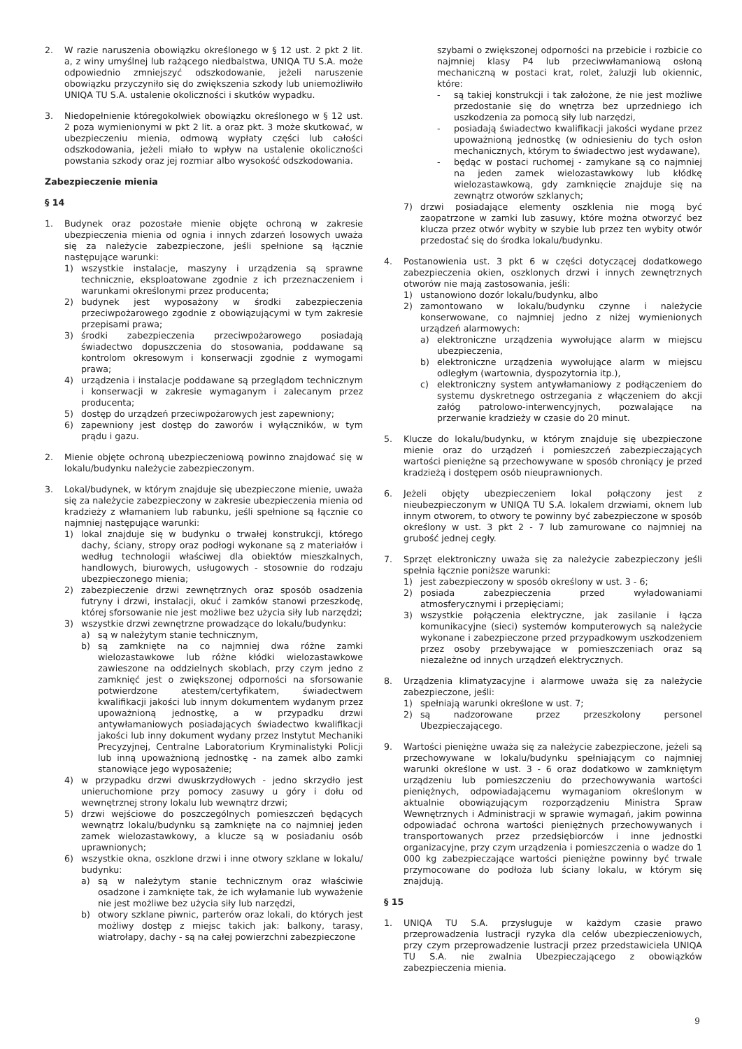2. W razie naruszenia obowiązku określonego w § 12 ust. 2 pkt 2 lit. a, z winy umyślnej lub rażącego niedbalstwa, UNIQA TU S.A. może odpowiednio zmniejszyć odszkodowanie, jeżeli naruszenie obowiązku przyczyniło się do zwiększenia szkody lub uniemożliwiło UNIQA TU S.A. ustalenie okoliczności i skutków wypadku.
3. Niedopełnienie któregokolwiek obowiązku określonego w § 12 ust. 2 poza wymienionymi w pkt 2 lit. a oraz pkt. 3 może skutkować, w ubezpieczeniu mienia, odmową wypłaty części lub całości odszkodowania, jeżeli miało to wpływ na ustalenie okoliczności powstania szkody oraz jej rozmiar albo wysokość odszkodowania.
Zabezpieczenie mienia
§ 14
1. Budynek oraz pozostałe mienie objęte ochroną w zakresie ubezpieczenia mienia od ognia i innych zdarzeń losowych uważa się za należycie zabezpieczone, jeśli spełnione są łącznie następujące warunki:
1) wszystkie instalacje, maszyny i urządzenia są sprawne technicznie, eksploatowane zgodnie z ich przeznaczeniem i warunkami określonymi przez producenta;
2) budynek jest wyposażony w środki zabezpieczenia przeciwpożarowego zgodnie z obowiązującymi w tym zakresie przepisami prawa;
3) środki zabezpieczenia przeciwpożarowego posiadają świadectwo dopuszczenia do stosowania, poddawane są kontrolom okresowym i konserwacji zgodnie z wymogami prawa;
4) urządzenia i instalacje poddawane są przeglądom technicznym i konserwacji w zakresie wymaganym i zalecanym przez producenta;
5) dostęp do urządzeń przeciwpożarowych jest zapewniony;
6) zapewniony jest dostęp do zaworów i wyłączników, w tym prądu i gazu.
2. Mienie objęte ochroną ubezpieczeniową powinno znajdować się w lokalu/budynku należycie zabezpieczonym.
3. Lokal/budynek, w którym znajduje się ubezpieczone mienie, uważa się za należycie zabezpieczony w zakresie ubezpieczenia mienia od kradzieży z włamaniem lub rabunku, jeśli spełnione są łącznie co najmniej następujące warunki:
1) lokal znajduje się w budynku o trwałej konstrukcji, którego dachy, ściany, stropy oraz podłogi wykonane są z materiałów i według technologii właściwej dla obiektów mieszkalnych, handlowych, biurowych, usługowych - stosownie do rodzaju ubezpieczonego mienia;
2) zabezpieczenie drzwi zewnętrznych oraz sposób osadzenia futryny i drzwi, instalacji, okuć i zamków stanowi przeszkodę, której sforsowanie nie jest możliwe bez użycia siły lub narzędzi;
3) wszystkie drzwi zewnętrzne prowadzące do lokalu/budynku:
a) są w należytym stanie technicznym,
b) są zamknięte na co najmniej dwa różne zamki wielozastawkowe lub różne kłódki wielozastawkowe zawieszone na oddzielnych skoblach, przy czym jedno z zamknięć jest o zwiększonej odporności na sforsowanie potwierdzone atestem/certyfikatem, świadectwem kwalifikacji jakości lub innym dokumentem wydanym przez upoważnioną jednostkę, a w przypadku drzwi antywłamaniowych posiadających świadectwo kwalifikacji jakości lub inny dokument wydany przez Instytut Mechaniki Precyzyjnej, Centralne Laboratorium Kryminalistyki Policji lub inną upoważnioną jednostkę - na zamek albo zamki stanowiące jego wyposażenie;
4) w przypadku drzwi dwuskrzydłowych - jedno skrzydło jest unieruchomione przy pomocy zasuwy u góry i dołu od wewnętrznej strony lokalu lub wewnątrz drzwi;
5) drzwi wejściowe do poszczególnych pomieszczeń będących wewnątrz lokalu/budynku są zamknięte na co najmniej jeden zamek wielozastawkowy, a klucze są w posiadaniu osób uprawnionych;
6) wszystkie okna, oszklone drzwi i inne otwory szklane w lokalu/ budynku:
a) są w należytym stanie technicznym oraz właściwie osadzone i zamknięte tak, że ich wyłamanie lub wyważenie nie jest możliwe bez użycia siły lub narzędzi,
b) otwory szklane piwnic, parterów oraz lokali, do których jest możliwy dostęp z miejsc takich jak: balkony, tarasy, wiatrołapy, dachy - są na całej powierzchni zabezpieczone
szybami o zwiększonej odporności na przebicie i rozbicie co najmniej klasy P4 lub przeciwwłamaniową osłoną mechaniczną w postaci krat, rolet, żaluzji lub okiennic, które:
- są takiej konstrukcji i tak założone, że nie jest możliwe przedostanie się do wnętrza bez uprzedniego ich uszkodzenia za pomocą siły lub narzędzi,
- posiadają świadectwo kwalifikacji jakości wydane przez upoważnioną jednostkę (w odniesieniu do tych osłon mechanicznych, którym to świadectwo jest wydawane),
- będąc w postaci ruchomej - zamykane są co najmniej na jeden zamek wielozastawkowy lub kłódkę wielozastawkową, gdy zamknięcie znajduje się na zewnątrz otworów szklanych;
7) drzwi posiadające elementy oszklenia nie mogą być zaopatrzone w zamki lub zasuwy, które można otworzyć bez klucza przez otwór wybity w szybie lub przez ten wybity otwór przedostać się do środka lokalu/budynku.
4. Postanowienia ust. 3 pkt 6 w części dotyczącej dodatkowego zabezpieczenia okien, oszklonych drzwi i innych zewnętrznych otworów nie mają zastosowania, jeśli:
1) ustanowiono dozór lokalu/budynku, albo
2) zamontowano w lokalu/budynku czynne i należycie konserwowane, co najmniej jedno z niżej wymienionych urządzeń alarmowych:
a) elektroniczne urządzenia wywołujące alarm w miejscu ubezpieczenia,
b) elektroniczne urządzenia wywołujące alarm w miejscu odległym (wartownia, dyspozytornia itp.),
c) elektroniczny system antywłamaniowy z podłączeniem do systemu dyskretnego ostrzegania z włączeniem do akcji załóg patrolowo-interwencyjnych, pozwalające na przerwanie kradzieży w czasie do 20 minut.
5. Klucze do lokalu/budynku, w którym znajduje się ubezpieczone mienie oraz do urządzeń i pomieszczeń zabezpieczających wartości pieniężne są przechowywane w sposób chroniący je przed kradzieżą i dostępem osób nieuprawnionych.
6. Jeżeli objęty ubezpieczeniem lokal połączony jest z nieubezpieczonym w UNIQA TU S.A. lokalem drzwiami, oknem lub innym otworem, to otwory te powinny być zabezpieczone w sposób określony w ust. 3 pkt 2 - 7 lub zamurowane co najmniej na grubość jednej cegły.
7. Sprzęt elektroniczny uważa się za należycie zabezpieczony jeśli spełnia łącznie poniższe warunki:
1) jest zabezpieczony w sposób określony w ust. 3 - 6;
2) posiada zabezpieczenia przed wyładowaniami atmosferycznymi i przepięciami;
3) wszystkie połączenia elektryczne, jak zasilanie i łącza komunikacyjne (sieci) systemów komputerowych są należycie wykonane i zabezpieczone przed przypadkowym uszkodzeniem przez osoby przebywające w pomieszczeniach oraz są niezależne od innych urządzeń elektrycznych.
8. Urządzenia klimatyzacyjne i alarmowe uważa się za należycie zabezpieczone, jeśli:
1) spełniają warunki określone w ust. 7;
2) są nadzorowane przez przeszkolony personel Ubezpieczającego.
9. Wartości pieniężne uważa się za należycie zabezpieczone, jeżeli są przechowywane w lokalu/budynku spełniającym co najmniej warunki określone w ust. 3 - 6 oraz dodatkowo w zamkniętym urządzeniu lub pomieszczeniu do przechowywania wartości pieniężnych, odpowiadającemu wymaganiom określonym w aktualnie obowiązującym rozporządzeniu Ministra Spraw Wewnętrznych i Administracji w sprawie wymagań, jakim powinna odpowiadać ochrona wartości pieniężnych przechowywanych i transportowanych przez przedsiębiorców i inne jednostki organizacyjne, przy czym urządzenia i pomieszczenia o wadze do 1 000 kg zabezpieczające wartości pieniężne powinny być trwale przymocowane do podłoża lub ściany lokalu, w którym się znajdują.
§ 15
1. UNIQA TU S.A. przysługuje w każdym czasie prawo przeprowadzenia lustracji ryzyka dla celów ubezpieczeniowych, przy czym przeprowadzenie lustracji przez przedstawiciela UNIQA TU S.A. nie zwalnia Ubezpieczającego z obowiązków zabezpieczenia mienia.
9